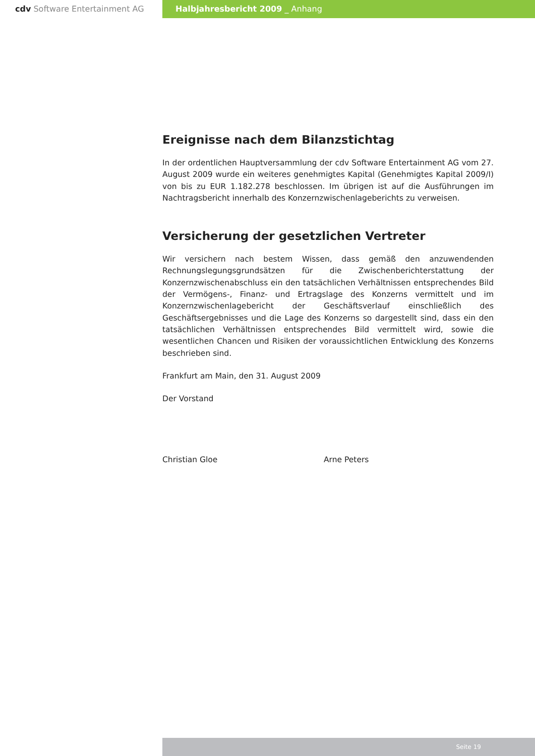cdv Software Entertainment AG Halbjahresbericht 2009 _ Anhang
Ereignisse nach dem Bilanzstichtag
In der ordentlichen Hauptversammlung der cdv Software Entertainment AG vom 27. August 2009 wurde ein weiteres genehmigtes Kapital (Genehmigtes Kapital 2009/I) von bis zu EUR 1.182.278 beschlossen. Im übrigen ist auf die Ausführungen im Nachtragsbericht innerhalb des Konzernzwischenlageberichts zu verweisen.
Versicherung der gesetzlichen Vertreter
Wir versichern nach bestem Wissen, dass gemäß den anzuwendenden Rechnungslegungsgrundsätzen für die Zwischenberichterstattung der Konzernzwischenabschluss ein den tatsächlichen Verhältnissen entsprechendes Bild der Vermögens-, Finanz- und Ertragslage des Konzerns vermittelt und im Konzernzwischenlagebericht der Geschäftsverlauf einschließlich des Geschäftsergebnisses und die Lage des Konzerns so dargestellt sind, dass ein den tatsächlichen Verhältnissen entsprechendes Bild vermittelt wird, sowie die wesentlichen Chancen und Risiken der voraussichtlichen Entwicklung des Konzerns beschrieben sind.
Frankfurt am Main, den 31. August 2009
Der Vorstand
Christian Gloe Arne Peters
Seite 19